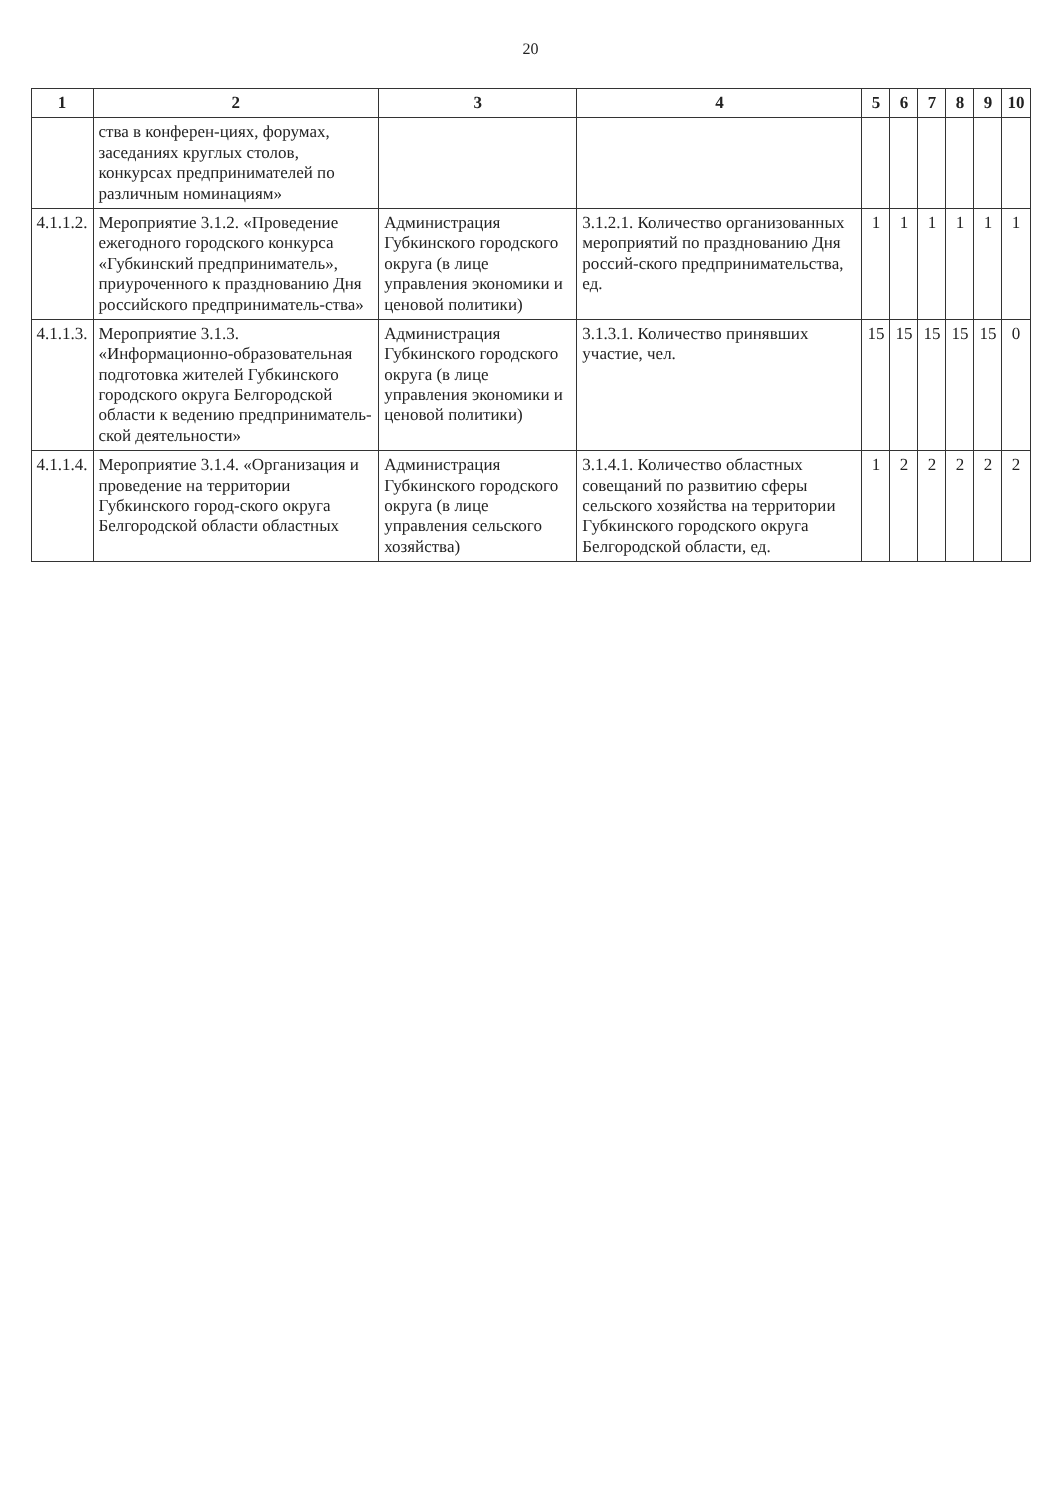20
| 1 | 2 | 3 | 4 | 5 | 6 | 7 | 8 | 9 | 10 |
| --- | --- | --- | --- | --- | --- | --- | --- | --- | --- |
| | ства в конферен-циях, форумах, заседаниях круглых столов, конкурсах предпринимателей по различным номинациям» | | | | | | | | |
| 4.1.1.2. | Мероприятие 3.1.2. «Проведение ежегодного городского конкурса «Губкинский предприниматель», приуроченного к празднованию Дня российского предприниматель-ства» | Администрация Губкинского городского округа (в лице управления экономики и ценовой политики) | 3.1.2.1. Количество организованных мероприятий по празднованию Дня россий-ского предпринимательства, ед. | 1 | 1 | 1 | 1 | 1 | 1 |
| 4.1.1.3. | Мероприятие 3.1.3. «Информационно-образовательная подготовка жителей Губкинского городского округа Белгородской области к ведению предприниматель-ской деятельности» | Администрация Губкинского городского округа (в лице управления экономики и ценовой политики) | 3.1.3.1. Количество принявших участие, чел. | 15 | 15 | 15 | 15 | 15 | 0 |
| 4.1.1.4. | Мероприятие 3.1.4. «Организация и проведение на территории Губкинского город-ского округа Белгородской области областных | Администрация Губкинского городского округа (в лице управления сельского хозяйства) | 3.1.4.1. Количество областных совещаний по развитию сферы сельского хозяйства на территории Губкинского городского округа Белгородской области, ед. | 1 | 2 | 2 | 2 | 2 | 2 |